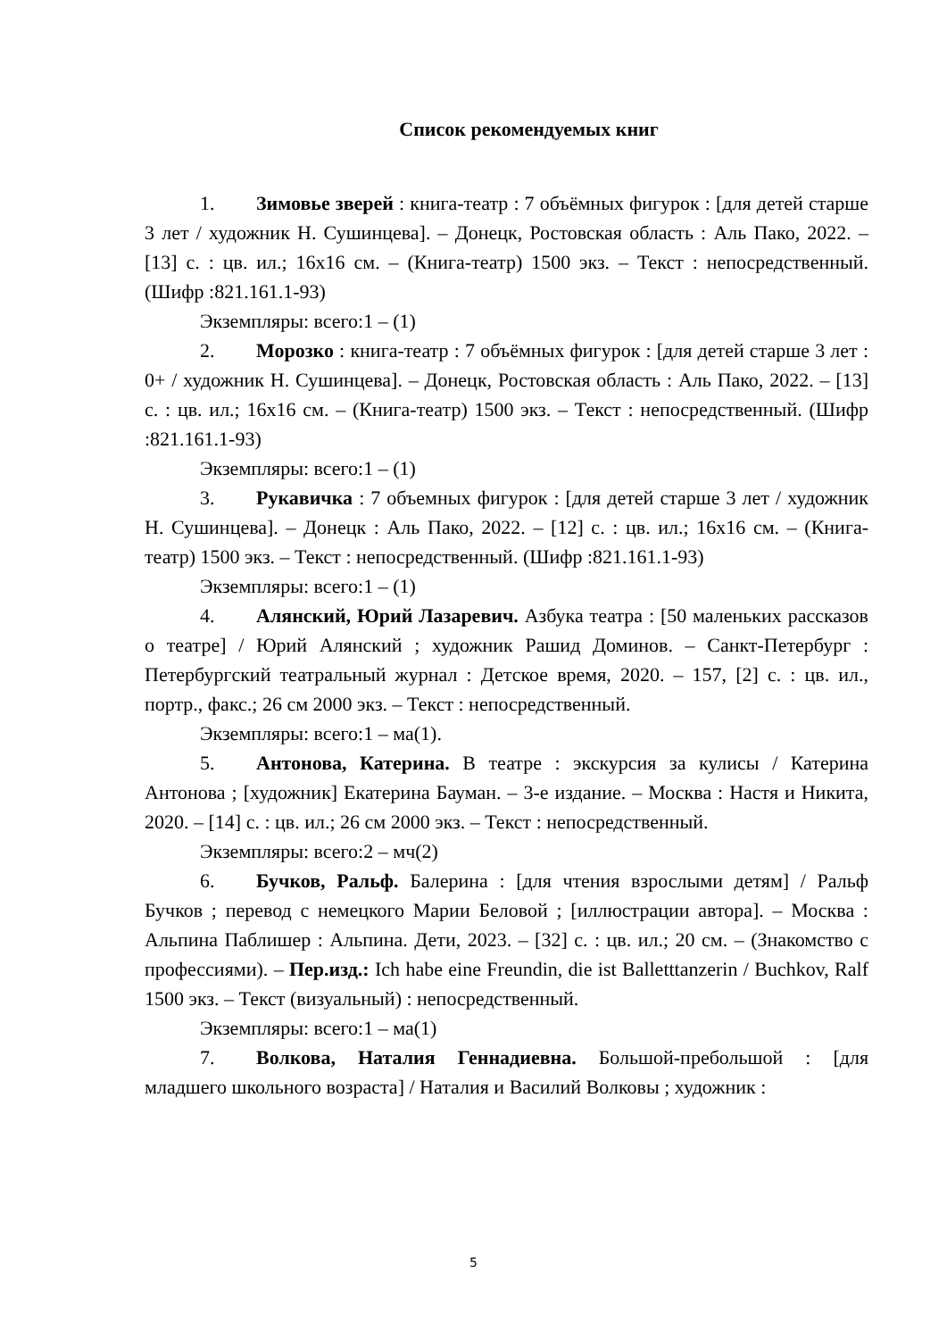Список рекомендуемых книг
1. Зимовье зверей : книга-театр : 7 объёмных фигурок : [для детей старше 3 лет / художник Н. Сушинцева]. – Донецк, Ростовская область : Аль Пако, 2022. – [13] с. : цв. ил.; 16х16 см. – (Книга-театр) 1500 экз. – Текст : непосредственный. (Шифр :821.161.1-93)
Экземпляры: всего:1 – (1)
2. Морозко : книга-театр : 7 объёмных фигурок : [для детей старше 3 лет : 0+ / художник Н. Сушинцева]. – Донецк, Ростовская область : Аль Пако, 2022. – [13] с. : цв. ил.; 16х16 см. – (Книга-театр) 1500 экз. – Текст : непосредственный. (Шифр :821.161.1-93)
Экземпляры: всего:1 – (1)
3. Рукавичка : 7 объемных фигурок : [для детей старше 3 лет / художник Н. Сушинцева]. – Донецк : Аль Пако, 2022. – [12] с. : цв. ил.; 16х16 см. – (Книга-театр) 1500 экз. – Текст : непосредственный. (Шифр :821.161.1-93)
Экземпляры: всего:1 – (1)
4. Алянский, Юрий Лазаревич. Азбука театра : [50 маленьких рассказов о театре] / Юрий Алянский ; художник Рашид Доминов. – Санкт-Петербург : Петербургский театральный журнал : Детское время, 2020. – 157, [2] с. : цв. ил., портр., факс.; 26 см 2000 экз. – Текст : непосредственный.
Экземпляры: всего:1 – ма(1).
5. Антонова, Катерина. В театре : экскурсия за кулисы / Катерина Антонова ; [художник] Екатерина Бауман. – 3-е издание. – Москва : Настя и Никита, 2020. – [14] с. : цв. ил.; 26 см 2000 экз. – Текст : непосредственный.
Экземпляры: всего:2 – мч(2)
6. Бучков, Ральф. Балерина : [для чтения взрослыми детям] / Ральф Бучков ; перевод с немецкого Марии Беловой ; [иллюстрации автора]. – Москва : Альпина Паблишер : Альпина. Дети, 2023. – [32] с. : цв. ил.; 20 см. – (Знакомство с профессиями). – Пер.изд.: Ich habe eine Freundin, die ist Balletttanzerin / Buchkov, Ralf 1500 экз. – Текст (визуальный) : непосредственный.
Экземпляры: всего:1 – ма(1)
7. Волкова, Наталия Геннадиевна. Большой-пребольшой : [для младшего школьного возраста] / Наталия и Василий Волковы ; художник :
5